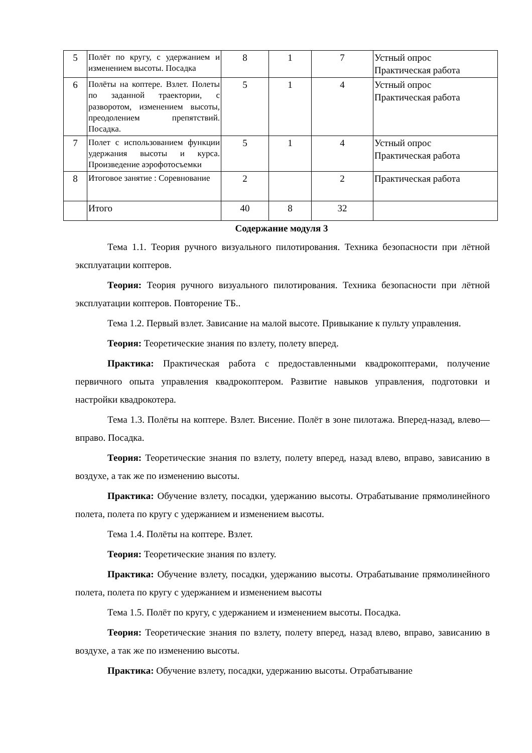| 5 | Полёт по кругу, с удержанием и изменением высоты. Посадка | 8 | 1 | 7 | Устный опрос Практическая работа |
| 6 | Полёты на коптере. Взлет. Полеты по заданной траектории, с разворотом, изменением высоты, преодолением препятствий. Посадка. | 5 | 1 | 4 | Устный опрос Практическая работа |
| 7 | Полет с использованием функции удержания высоты и курса. Произведение аэрофотосъемки | 5 | 1 | 4 | Устный опрос Практическая работа |
| 8 | Итоговое занятие : Соревнование | 2 | | 2 | Практическая работа |
| | Итого | 40 | 8 | 32 | |
Содержание модуля 3
Тема 1.1. Теория ручного визуального пилотирования. Техника безопасности при лётной эксплуатации коптеров.
Теория: Теория ручного визуального пилотирования. Техника безопасности при лётной эксплуатации коптеров. Повторение ТБ..
Тема 1.2. Первый взлет. Зависание на малой высоте. Привыкание к пульту управления.
Теория: Теоретические знания по взлету, полету вперед.
Практика: Практическая работа с предоставленными квадрокоптерами, получение первичного опыта управления квадрокоптером. Развитие навыков управления, подготовки и настройки квадрокотера.
Тема 1.3. Полёты на коптере. Взлет. Висение. Полёт в зоне пилотажа. Вперед-назад, влево—вправо. Посадка.
Теория: Теоретические знания по взлету, полету вперед, назад влево, вправо, зависанию в воздухе, а так же по изменению высоты.
Практика: Обучение взлету, посадки, удержанию высоты. Отрабатывание прямолинейного полета, полета по кругу с удержанием и изменением высоты.
Тема 1.4. Полёты на коптере. Взлет.
Теория: Теоретические знания по взлету.
Практика: Обучение взлету, посадки, удержанию высоты. Отрабатывание прямолинейного полета, полета по кругу с удержанием и изменением высоты
Тема 1.5. Полёт по кругу, с удержанием и изменением высоты. Посадка.
Теория: Теоретические знания по взлету, полету вперед, назад влево, вправо, зависанию в воздухе, а так же по изменению высоты.
Практика: Обучение взлету, посадки, удержанию высоты. Отрабатывание